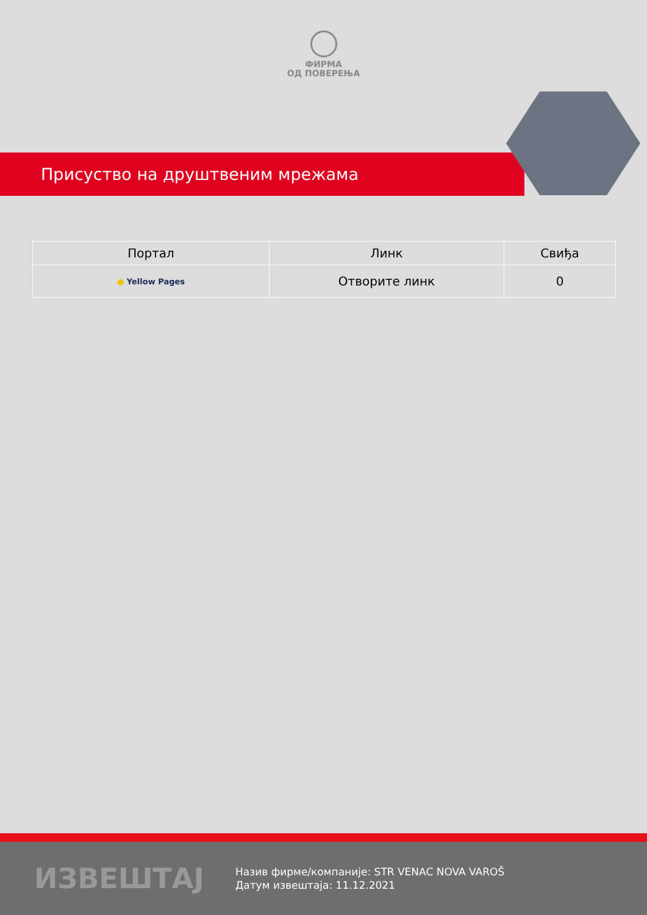ФИРМА
ОД ПОВЕРЕЊА
Присуство на друштвеним мрежама
| Портал | Линк | Свиђа |
| --- | --- | --- |
| ● Yellow Pages | Отворите линк | 0 |
ИЗВЕШТАЈ
Назив фирме/компаније: STR VENAC NOVA VAROŠ
Датум извештаја: 11.12.2021